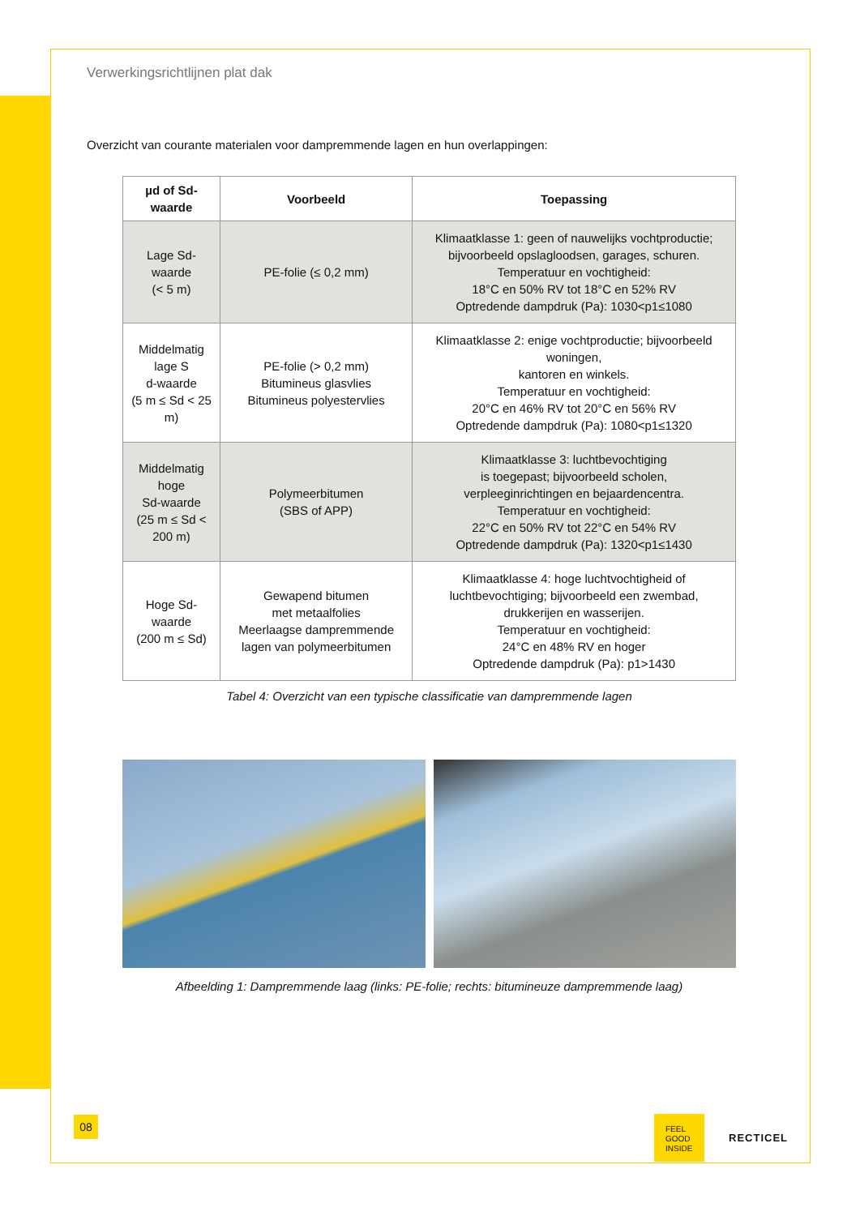Verwerkingsrichtlijnen plat dak
Overzicht van courante materialen voor dampremmende lagen en hun overlappingen:
| µd of Sd-waarde | Voorbeeld | Toepassing |
| --- | --- | --- |
| Lage Sd-waarde (< 5 m) | PE-folie (≤ 0,2 mm) | Klimaatklasse 1: geen of nauwelijks vochtproductie; bijvoorbeeld opslagloodsen, garages, schuren. Temperatuur en vochtigheid: 18°C en 50% RV tot 18°C en 52% RV Optredende dampdruk (Pa): 1030<p1≤1080 |
| Middelmatig lage S d-waarde (5 m ≤ Sd < 25 m) | PE-folie (> 0,2 mm) Bitumineus glasvlies Bitumineus polyestervlies | Klimaatklasse 2: enige vochtproductie; bijvoorbeeld woningen, kantoren en winkels. Temperatuur en vochtigheid: 20°C en 46% RV tot 20°C en 56% RV Optredende dampdruk (Pa): 1080<p1≤1320 |
| Middelmatig hoge Sd-waarde (25 m ≤ Sd < 200 m) | Polymeerbitumen (SBS of APP) | Klimaatklasse 3: luchtbevochtiging is toegepast; bijvoorbeeld scholen, verpleeginrichtingen en bejaardencentra. Temperatuur en vochtigheid: 22°C en 50% RV tot 22°C en 54% RV Optredende dampdruk (Pa): 1320<p1≤1430 |
| Hoge Sd-waarde (200 m ≤ Sd) | Gewapend bitumen met metaalfolies Meerlaagse dampremmende lagen van polymeerbitumen | Klimaatklasse 4: hoge luchtvochtigheid of luchtbevochtiging; bijvoorbeeld een zwembad, drukkerijen en wasserijen. Temperatuur en vochtigheid: 24°C en 48% RV en hoger Optredende dampdruk (Pa): p1>1430 |
Tabel 4: Overzicht van een typische classificatie van dampremmende lagen
Afbeelding 1: Dampremmende laag (links: PE-folie; rechts: bitumineuze dampremmende laag)
08
FEEL
GOOD
INSIDE
RECTICEL